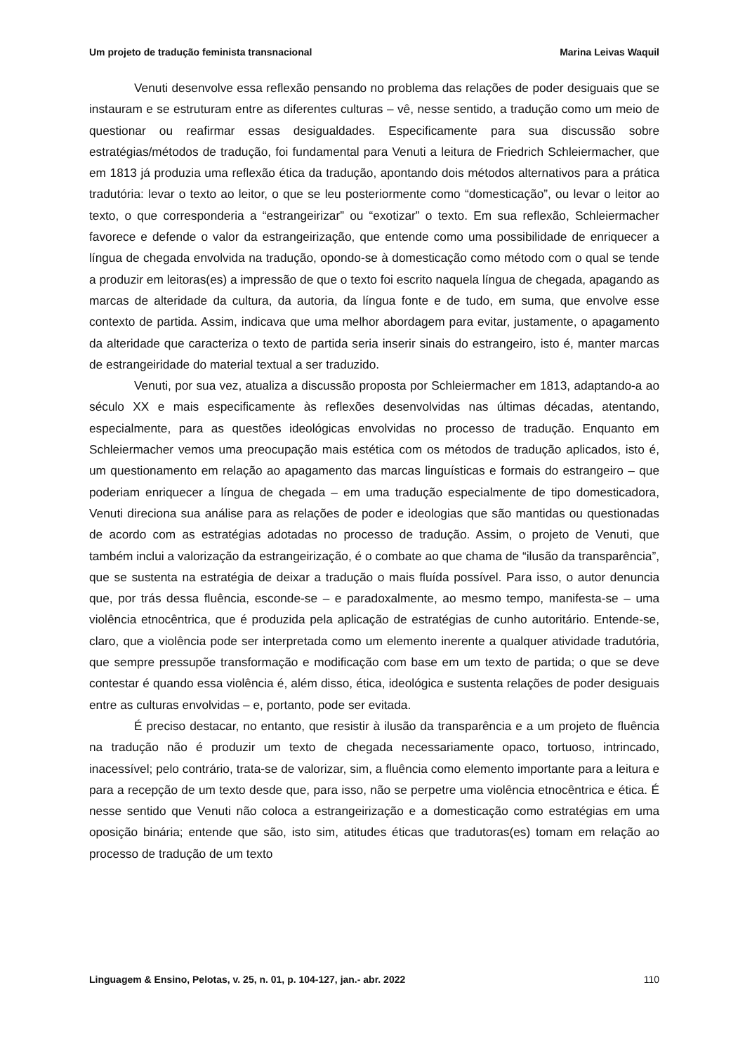Um projeto de tradução feminista transnacional Marina Leivas Waquil
Venuti desenvolve essa reflexão pensando no problema das relações de poder desiguais que se instauram e se estruturam entre as diferentes culturas – vê, nesse sentido, a tradução como um meio de questionar ou reafirmar essas desigualdades. Especificamente para sua discussão sobre estratégias/métodos de tradução, foi fundamental para Venuti a leitura de Friedrich Schleiermacher, que em 1813 já produzia uma reflexão ética da tradução, apontando dois métodos alternativos para a prática tradutória: levar o texto ao leitor, o que se leu posteriormente como “domesticação”, ou levar o leitor ao texto, o que corresponderia a “estrangeirizar” ou “exotizar” o texto. Em sua reflexão, Schleiermacher favorece e defende o valor da estrangeirização, que entende como uma possibilidade de enriquecer a língua de chegada envolvida na tradução, opondo-se à domesticação como método com o qual se tende a produzir em leitoras(es) a impressão de que o texto foi escrito naquela língua de chegada, apagando as marcas de alteridade da cultura, da autoria, da língua fonte e de tudo, em suma, que envolve esse contexto de partida. Assim, indicava que uma melhor abordagem para evitar, justamente, o apagamento da alteridade que caracteriza o texto de partida seria inserir sinais do estrangeiro, isto é, manter marcas de estrangeiridade do material textual a ser traduzido.
Venuti, por sua vez, atualiza a discussão proposta por Schleiermacher em 1813, adaptando-a ao século XX e mais especificamente às reflexões desenvolvidas nas últimas décadas, atentando, especialmente, para as questões ideológicas envolvidas no processo de tradução. Enquanto em Schleiermacher vemos uma preocupação mais estética com os métodos de tradução aplicados, isto é, um questionamento em relação ao apagamento das marcas linguísticas e formais do estrangeiro – que poderiam enriquecer a língua de chegada – em uma tradução especialmente de tipo domesticadora, Venuti direciona sua análise para as relações de poder e ideologias que são mantidas ou questionadas de acordo com as estratégias adotadas no processo de tradução. Assim, o projeto de Venuti, que também inclui a valorização da estrangeirização, é o combate ao que chama de “ilusão da transparência”, que se sustenta na estratégia de deixar a tradução o mais fluída possível. Para isso, o autor denuncia que, por trás dessa fluência, esconde-se – e paradoxalmente, ao mesmo tempo, manifesta-se – uma violência etnocêntrica, que é produzida pela aplicação de estratégias de cunho autoritário. Entende-se, claro, que a violência pode ser interpretada como um elemento inerente a qualquer atividade tradutória, que sempre pressupõe transformação e modificação com base em um texto de partida; o que se deve contestar é quando essa violência é, além disso, ética, ideológica e sustenta relações de poder desiguais entre as culturas envolvidas – e, portanto, pode ser evitada.
É preciso destacar, no entanto, que resistir à ilusão da transparência e a um projeto de fluência na tradução não é produzir um texto de chegada necessariamente opaco, tortuoso, intrincado, inacessível; pelo contrário, trata-se de valorizar, sim, a fluência como elemento importante para a leitura e para a recepção de um texto desde que, para isso, não se perpetre uma violência etnocêntrica e ética. É nesse sentido que Venuti não coloca a estrangeirização e a domesticação como estratégias em uma oposição binária; entende que são, isto sim, atitudes éticas que tradutoras(es) tomam em relação ao processo de tradução de um texto
Linguagem & Ensino, Pelotas, v. 25, n. 01, p. 104-127, jan.- abr. 2022 110